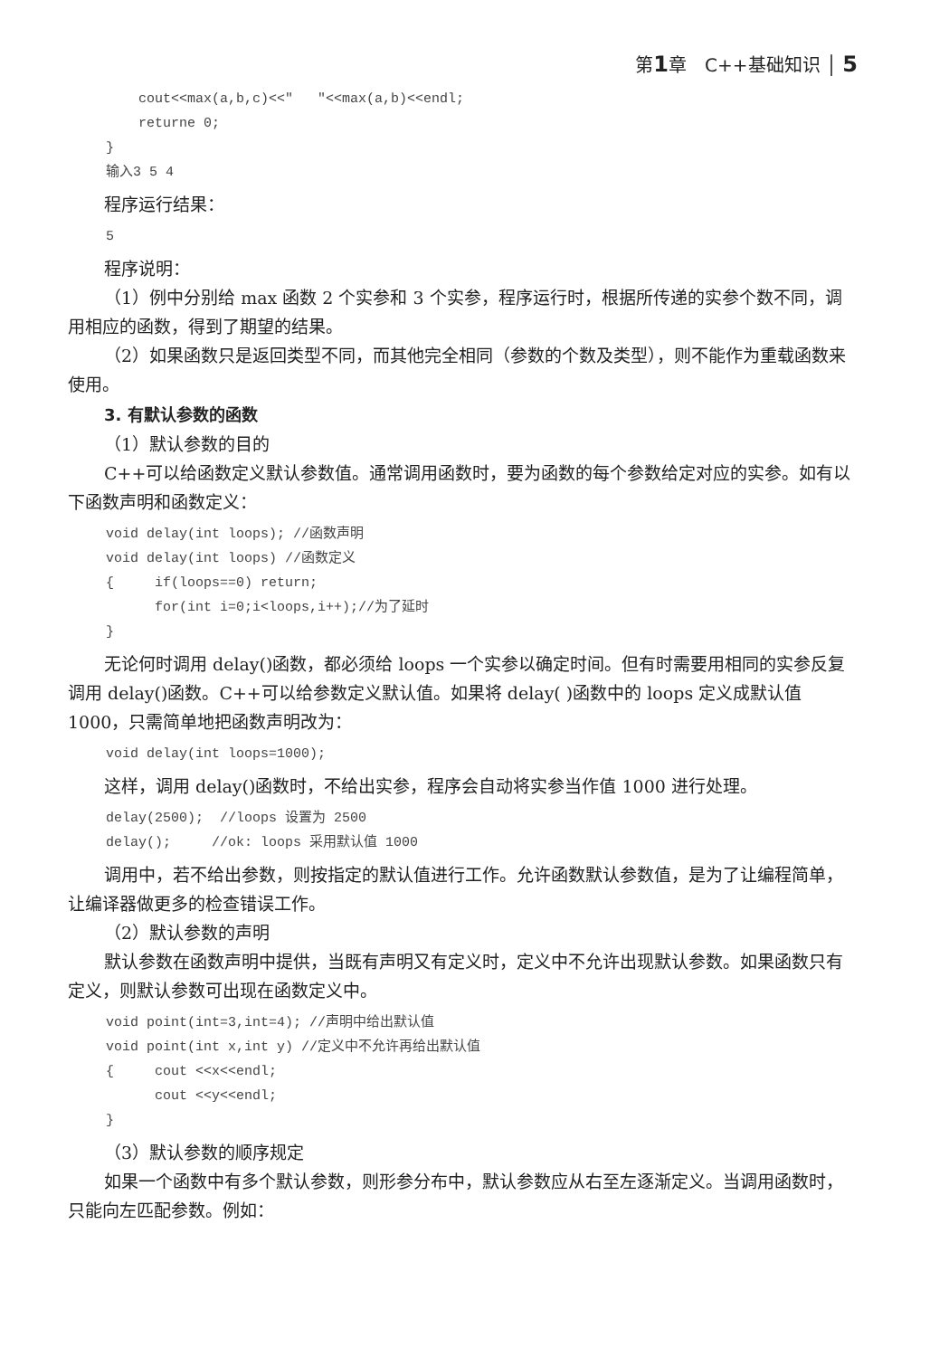第1章　C++基础知识 │ 5
    cout<<max(a,b,c)<<"   "<<max(a,b)<<endl;
    returne 0;
}
输入3 5 4
程序运行结果：
5
程序说明：
（1）例中分别给 max 函数 2 个实参和 3 个实参，程序运行时，根据所传递的实参个数不同，调用相应的函数，得到了期望的结果。
（2）如果函数只是返回类型不同，而其他完全相同（参数的个数及类型），则不能作为重载函数来使用。
3. 有默认参数的函数
（1）默认参数的目的
C++可以给函数定义默认参数值。通常调用函数时，要为函数的每个参数给定对应的实参。如有以下函数声明和函数定义：
void delay(int loops); //函数声明
void delay(int loops) //函数定义
{     if(loops==0) return;
      for(int i=0;i<loops,i++);//为了延时
}
无论何时调用 delay()函数，都必须给 loops 一个实参以确定时间。但有时需要用相同的实参反复调用 delay()函数。C++可以给参数定义默认值。如果将 delay( )函数中的 loops 定义成默认值 1000，只需简单地把函数声明改为：
void delay(int loops=1000);
这样，调用 delay()函数时，不给出实参，程序会自动将实参当作值 1000 进行处理。
delay(2500);  //loops 设置为 2500
delay();     //ok: loops 采用默认值 1000
调用中，若不给出参数，则按指定的默认值进行工作。允许函数默认参数值，是为了让编程简单，让编译器做更多的检查错误工作。
（2）默认参数的声明
默认参数在函数声明中提供，当既有声明又有定义时，定义中不允许出现默认参数。如果函数只有定义，则默认参数可出现在函数定义中。
void point(int=3,int=4); //声明中给出默认值
void point(int x,int y) //定义中不允许再给出默认值
{     cout <<x<<endl;
      cout <<y<<endl;
}
（3）默认参数的顺序规定
如果一个函数中有多个默认参数，则形参分布中，默认参数应从右至左逐渐定义。当调用函数时，只能向左匹配参数。例如：